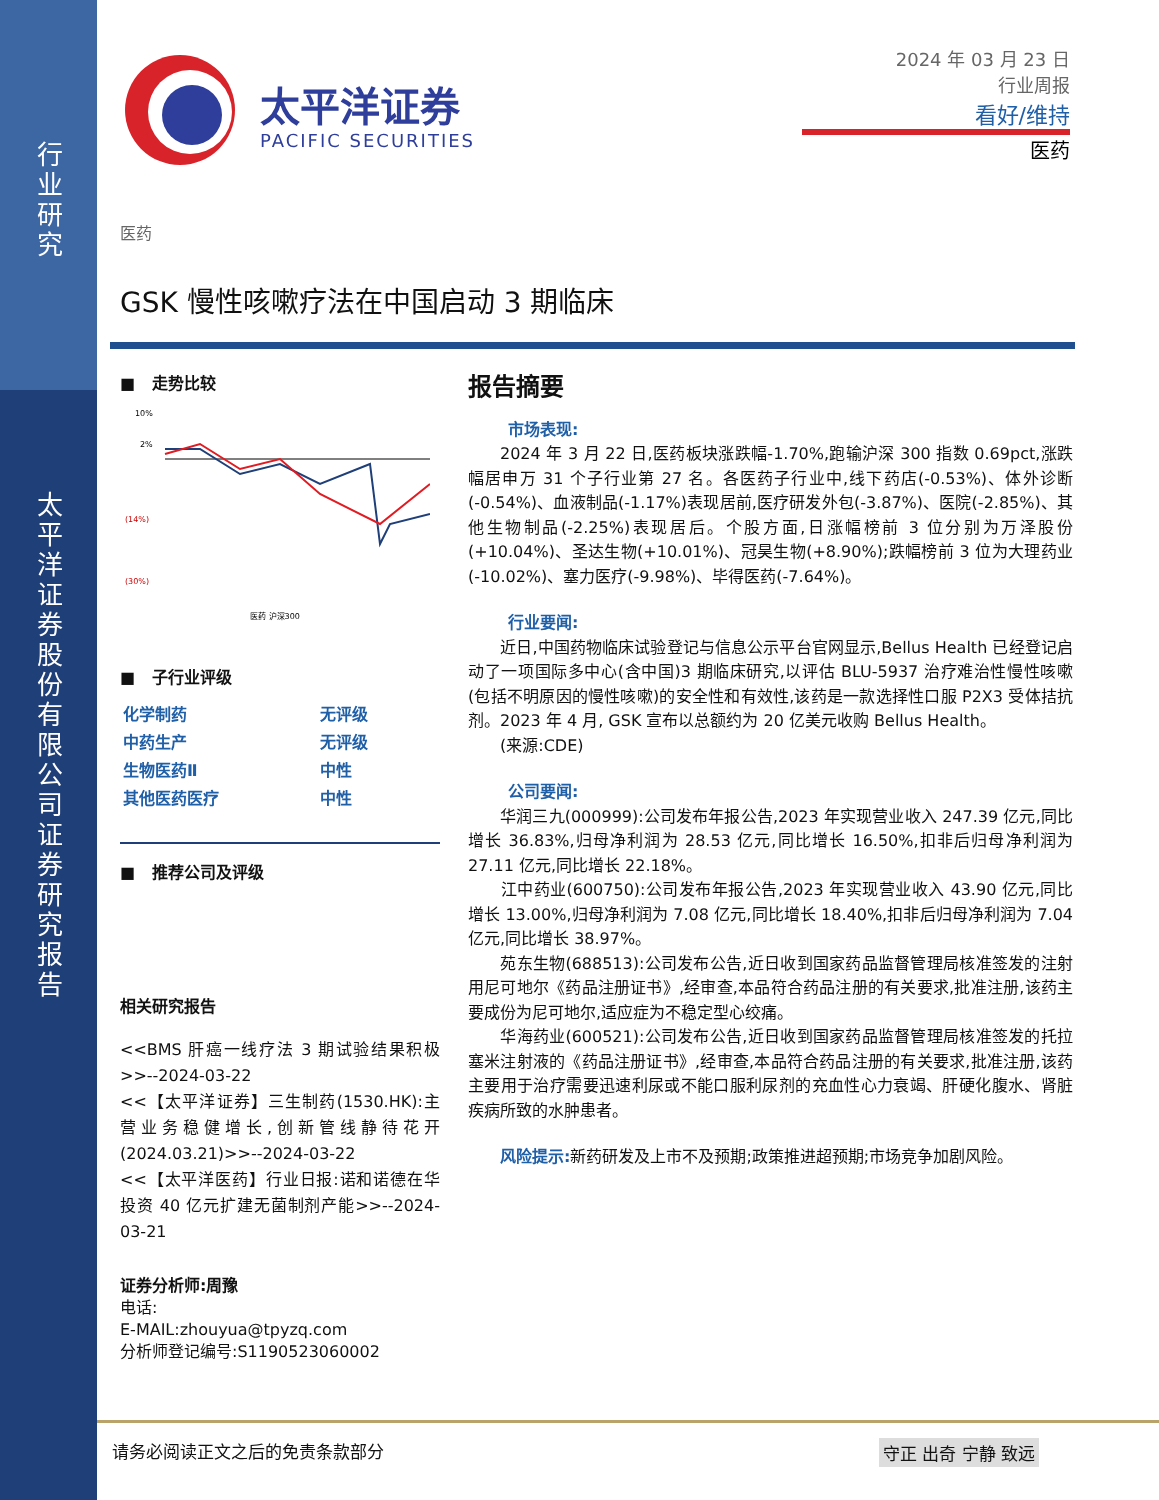行
业
研
究
太
平
洋
证
券
股
份
有
限
公
司
证
券
研
究
报
告
太平洋证券
PACIFIC SECURITIES
2024 年 03 月 23 日
行业周报
看好/维持
医药
医药
GSK 慢性咳嗽疗法在中国启动 3 期临床
■ 走势比较
10%
2%
(14%)
(30%)
医药 沪深300
■ 子行业评级
| 化学制药 | 无评级 |
| 中药生产 | 无评级 |
| 生物医药Ⅱ | 中性 |
| 其他医药医疗 | 中性 |
■ 推荐公司及评级
相关研究报告
<<BMS 肝癌一线疗法 3 期试验结果积极>>--2024-03-22
<<【太平洋证券】三生制药(1530.HK):主营业务稳健增长,创新管线静待花开(2024.03.21)>>--2024-03-22
<<【太平洋医药】行业日报:诺和诺德在华投资 40 亿元扩建无菌制剂产能>>--2024-03-21
证券分析师:周豫
电话:
E-MAIL:zhouyua@tpyzq.com
分析师登记编号:S1190523060002
报告摘要
市场表现:
  2024 年 3 月 22 日,医药板块涨跌幅-1.70%,跑输沪深 300 指数 0.69pct,涨跌幅居申万 31 个子行业第 27 名。各医药子行业中,线下药店(-0.53%)、体外诊断(-0.54%)、血液制品(-1.17%)表现居前,医疗研发外包(-3.87%)、医院(-2.85%)、其他生物制品(-2.25%)表现居后。个股方面,日涨幅榜前 3 位分别为万泽股份(+10.04%)、圣达生物(+10.01%)、冠昊生物(+8.90%);跌幅榜前 3 位为大理药业(-10.02%)、塞力医疗(-9.98%)、毕得医药(-7.64%)。
行业要闻:
  近日,中国药物临床试验登记与信息公示平台官网显示,Bellus Health 已经登记启动了一项国际多中心(含中国)3 期临床研究,以评估 BLU-5937 治疗难治性慢性咳嗽(包括不明原因的慢性咳嗽)的安全性和有效性,该药是一款选择性口服 P2X3 受体拮抗剂。2023 年 4 月, GSK 宣布以总额约为 20 亿美元收购 Bellus Health。
  (来源:CDE)
公司要闻:
  华润三九(000999):公司发布年报公告,2023 年实现营业收入 247.39 亿元,同比增长 36.83%,归母净利润为 28.53 亿元,同比增长 16.50%,扣非后归母净利润为 27.11 亿元,同比增长 22.18%。
  江中药业(600750):公司发布年报公告,2023 年实现营业收入 43.90 亿元,同比增长 13.00%,归母净利润为 7.08 亿元,同比增长 18.40%,扣非后归母净利润为 7.04 亿元,同比增长 38.97%。
  苑东生物(688513):公司发布公告,近日收到国家药品监督管理局核准签发的注射用尼可地尔《药品注册证书》,经审查,本品符合药品注册的有关要求,批准注册,该药主要成份为尼可地尔,适应症为不稳定型心绞痛。
  华海药业(600521):公司发布公告,近日收到国家药品监督管理局核准签发的托拉塞米注射液的《药品注册证书》,经审查,本品符合药品注册的有关要求,批准注册,该药主要用于治疗需要迅速利尿或不能口服利尿剂的充血性心力衰竭、肝硬化腹水、肾脏疾病所致的水肿患者。
  风险提示: 新药研发及上市不及预期;政策推进超预期;市场竞争加剧风险。
请务必阅读正文之后的免责条款部分 守正 出奇 宁静 致远